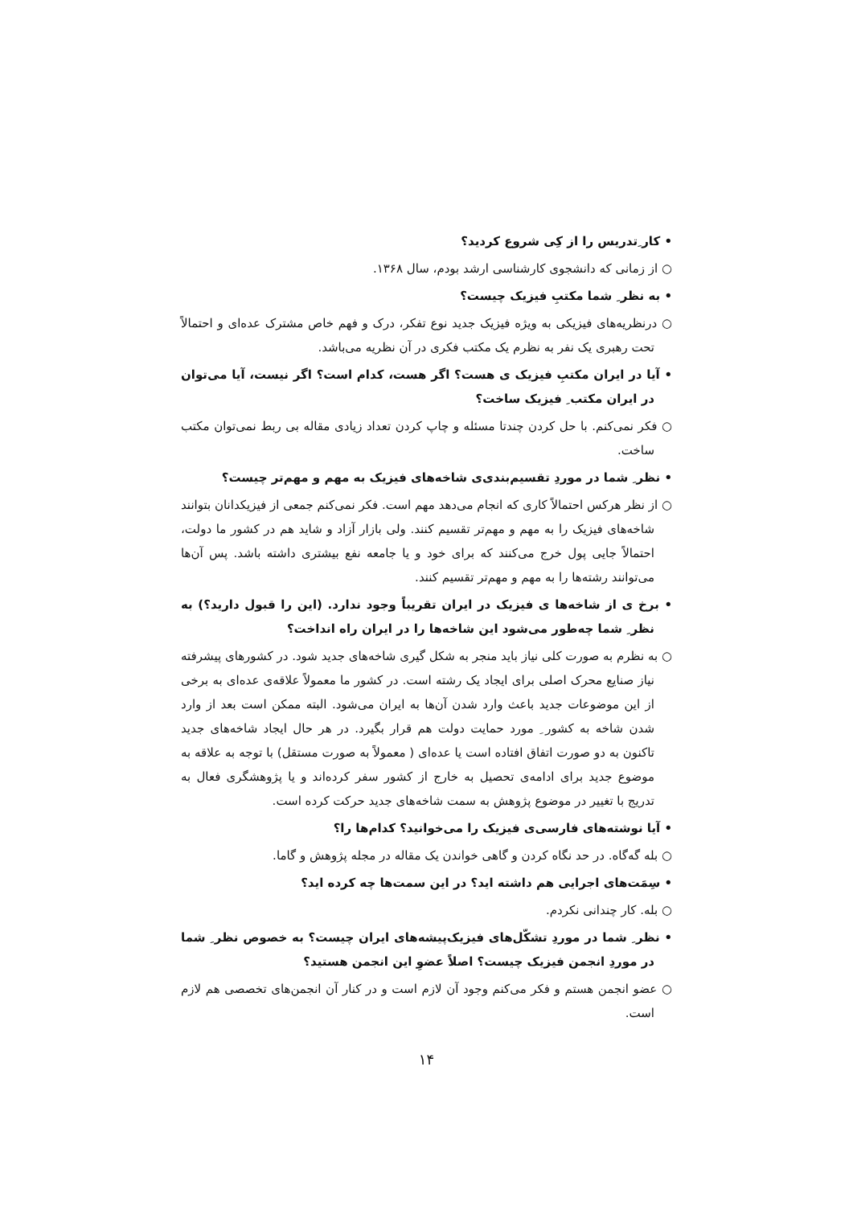• کار ِتدریس را از کِی شروع کردید؟
○ از زمانی که دانشجوی کارشناسی ارشد بودم، سال ۱۳۶۸.
• به نظر ِ شما مکتبِ فیزیک چیست؟
○ درنظریه‌های فیزیکی به ویژه فیزیک جدید نوع تفکر، درک و فهم خاص مشترک عده‌ای و احتمالاً تحت رهبری یک نفر به نظرم یک مکتب فکری در آن نظریه می‌باشد.
• آیا در ایران مکتبِ فیزیک ی هست؟ اگر هست، کدام است؟ اگر نیست، آیا می‌توان در ایران مکتب ِ فیزیک ساخت؟
○ فکر نمی‌کنم. با حل کردن چندتا مسئله و چاپ کردن تعداد زیادی مقاله بی ربط نمی‌توان مکتب ساخت.
• نظر ِ شما در موردِ تقسیم‌بندی‌ی شاخه‌های فیزیک به مهم و مهم‌تر چیست؟
○ از نظر هرکس احتمالاً کاری که انجام می‌دهد مهم است. فکر نمی‌کنم جمعی از فیزیکدانان بتوانند شاخه‌های فیزیک را به مهم و مهم‌تر تقسیم کنند. ولی بازار آزاد و شاید هم در کشور ما دولت، احتمالاً جایی پول خرج می‌کنند که برای خود و یا جامعه نفع بیشتری داشته باشد. پس آن‌ها می‌توانند رشته‌ها را به مهم و مهم‌تر تقسیم کنند.
• برخ ی از شاخه‌ها ی فیزیک در ایران تقریباً وجود ندارد. (این را قبول دارید؟) به نظر ِ شما چه‌طور می‌شود این شاخه‌ها را در ایران راه انداخت؟
○ به نظرم به صورت کلی نیاز باید منجر به شکل گیری شاخه‌های جدید شود. در کشورهای پیشرفته نیاز صنایع محرک اصلی برای ایجاد یک رشته است. در کشور ما معمولاً علاقه‌ی عده‌ای به برخی از این موضوعات جدید باعث وارد شدن آن‌ها به ایران می‌شود. البته ممکن است بعد از وارد شدن شاخه به کشور ِ مورد حمایت دولت هم قرار بگیرد. در هر حال ایجاد شاخه‌های جدید تاکنون به دو صورت اتفاق افتاده است یا عده‌ای ( معمولاً به صورت مستقل) با توجه به علاقه به موضوع جدید برای ادامه‌ی تحصیل به خارج از کشور سفر کرده‌اند و یا پژوهشگری فعال به تدریج با تغییر در موضوع پژوهش به سمت شاخه‌های جدید حرکت کرده است.
• آیا نوشته‌های فارسی‌ی فیزیک را می‌خوانید؟ کدام‌ها را؟
○ بله گه‌گاه. در حد نگاه کردن و گاهی خواندن یک مقاله در مجله پژوهش و گاما.
• سِمَت‌های اجرایی هم داشته اید؟ در این سمت‌ها چه کرده اید؟
○ بله. کار چندانی نکردم.
• نظر ِ شما در موردِ تشکّل‌های فیزیک‌پیشه‌های ایران چیست؟ به خصوص نظر ِ شما در موردِ انجمن فیزیک چیست؟ اصلاً عضوِ این انجمن هستید؟
○ عضو انجمن هستم و فکر می‌کنم وجود آن لازم است و در کنار آن انجمن‌های تخصصی هم لازم است.
۱۴